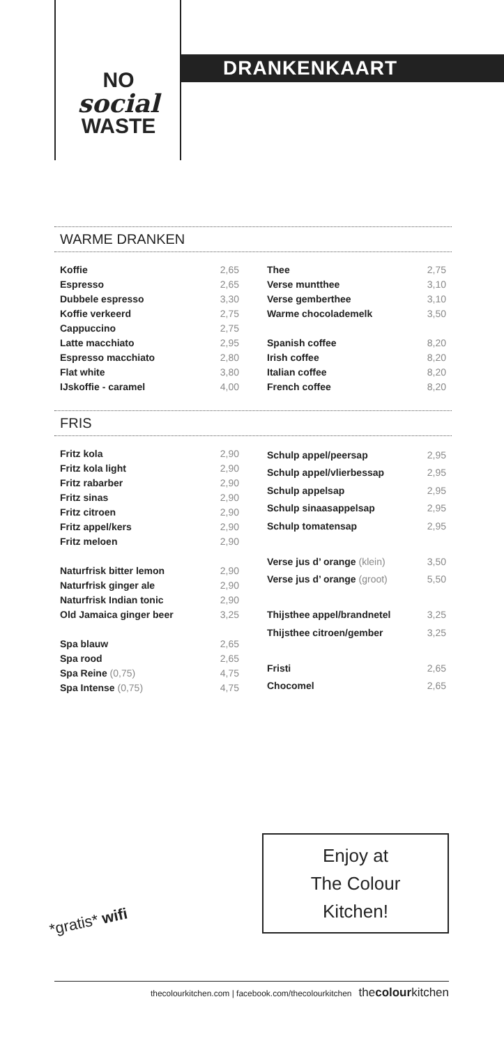NO
social
WASTE
DRANKENKAART
WARME DRANKEN
| Koffie | 2,65 |
| Espresso | 2,65 |
| Dubbele espresso | 3,30 |
| Koffie verkeerd | 2,75 |
| Cappuccino | 2,75 |
| Latte macchiato | 2,95 |
| Espresso macchiato | 2,80 |
| Flat white | 3,80 |
| IJskoffie - caramel | 4,00 |
| Thee | 2,75 |
| Verse muntthee | 3,10 |
| Verse gemberthee | 3,10 |
| Warme chocolademelk | 3,50 |
| Spanish coffee | 8,20 |
| Irish coffee | 8,20 |
| Italian coffee | 8,20 |
| French coffee | 8,20 |
FRIS
| Fritz kola | 2,90 |
| Fritz kola light | 2,90 |
| Fritz rabarber | 2,90 |
| Fritz sinas | 2,90 |
| Fritz citroen | 2,90 |
| Fritz appel/kers | 2,90 |
| Fritz meloen | 2,90 |
| Naturfrisk bitter lemon | 2,90 |
| Naturfrisk ginger ale | 2,90 |
| Naturfrisk Indian tonic | 2,90 |
| Old Jamaica ginger beer | 3,25 |
| Spa blauw | 2,65 |
| Spa rood | 2,65 |
| Spa Reine (0,75) | 4,75 |
| Spa Intense (0,75) | 4,75 |
| Schulp appel/peersap | 2,95 |
| Schulp appel/vlierbessap | 2,95 |
| Schulp appelsap | 2,95 |
| Schulp sinaasappelsap | 2,95 |
| Schulp tomatensap | 2,95 |
| Verse jus d’ orange (klein) | 3,50 |
| Verse jus d’ orange (groot) | 5,50 |
| Thijsthee appel/brandnetel | 3,25 |
| Thijsthee citroen/gember | 3,25 |
| Fristi | 2,65 |
| Chocomel | 2,65 |
Enjoy at
The Colour
Kitchen!
*gratis* wifi
thecolourkitchen.com | facebook.com/thecolourkitchen thecolourkitchen